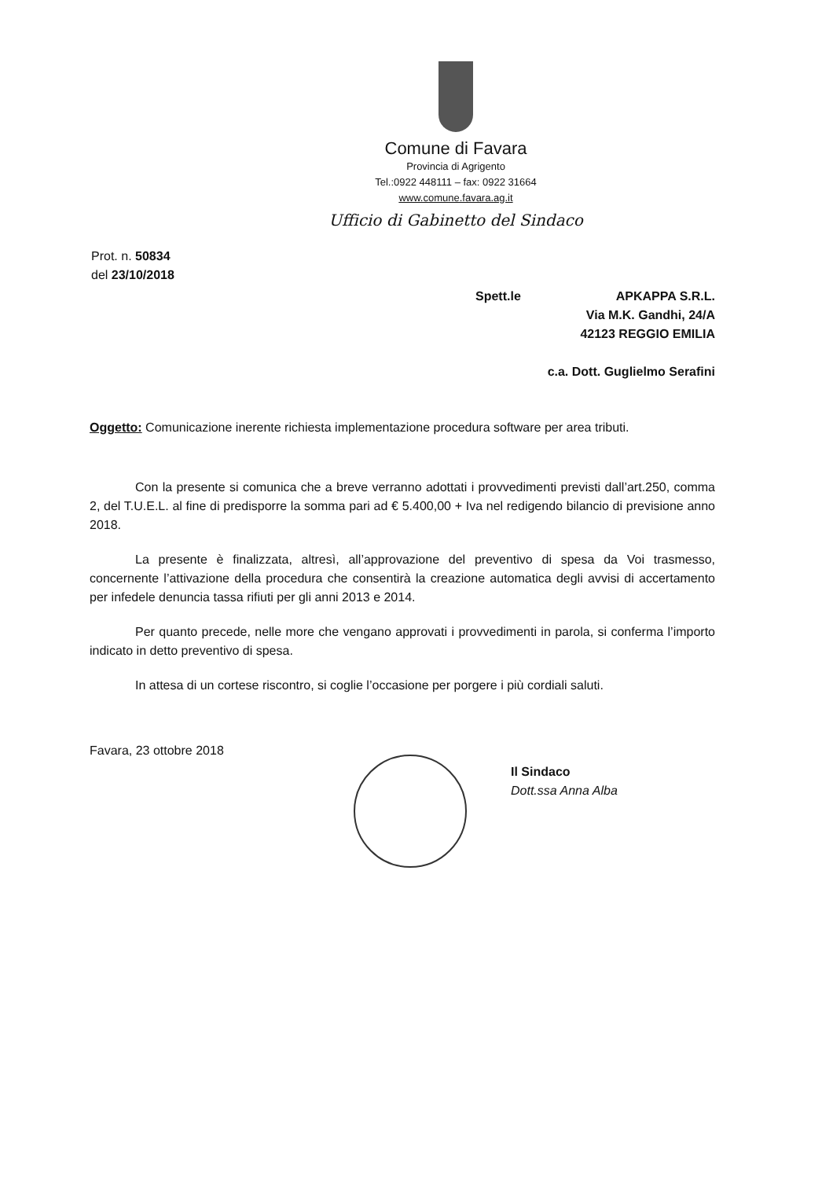Comune di Favara
Provincia di Agrigento
Tel.:0922 448111 – fax: 0922 31664
www.comune.favara.ag.it
Ufficio di Gabinetto del Sindaco
Prot. n. 50834
del 23/10/2018
Spett.le APKAPPA S.R.L.
Via M.K. Gandhi, 24/A
42123 REGGIO EMILIA
c.a. Dott. Guglielmo Serafini
Oggetto: Comunicazione inerente richiesta implementazione procedura software per area tributi.
Con la presente si comunica che a breve verranno adottati i provvedimenti previsti dall’art.250, comma 2, del T.U.E.L. al fine di predisporre la somma pari ad € 5.400,00 + Iva nel redigendo bilancio di previsione anno 2018.
La presente è finalizzata, altresì, all’approvazione del preventivo di spesa da Voi trasmesso, concernente l’attivazione della procedura che consentirà la creazione automatica degli avvisi di accertamento per infedele denuncia tassa rifiuti per gli anni 2013 e 2014.
Per quanto precede, nelle more che vengano approvati i provvedimenti in parola, si conferma l’importo indicato in detto preventivo di spesa.
In attesa di un cortese riscontro, si coglie l’occasione per porgere i più cordiali saluti.
Favara, 23 ottobre 2018
Il Sindaco
Dott.ssa Anna Alba